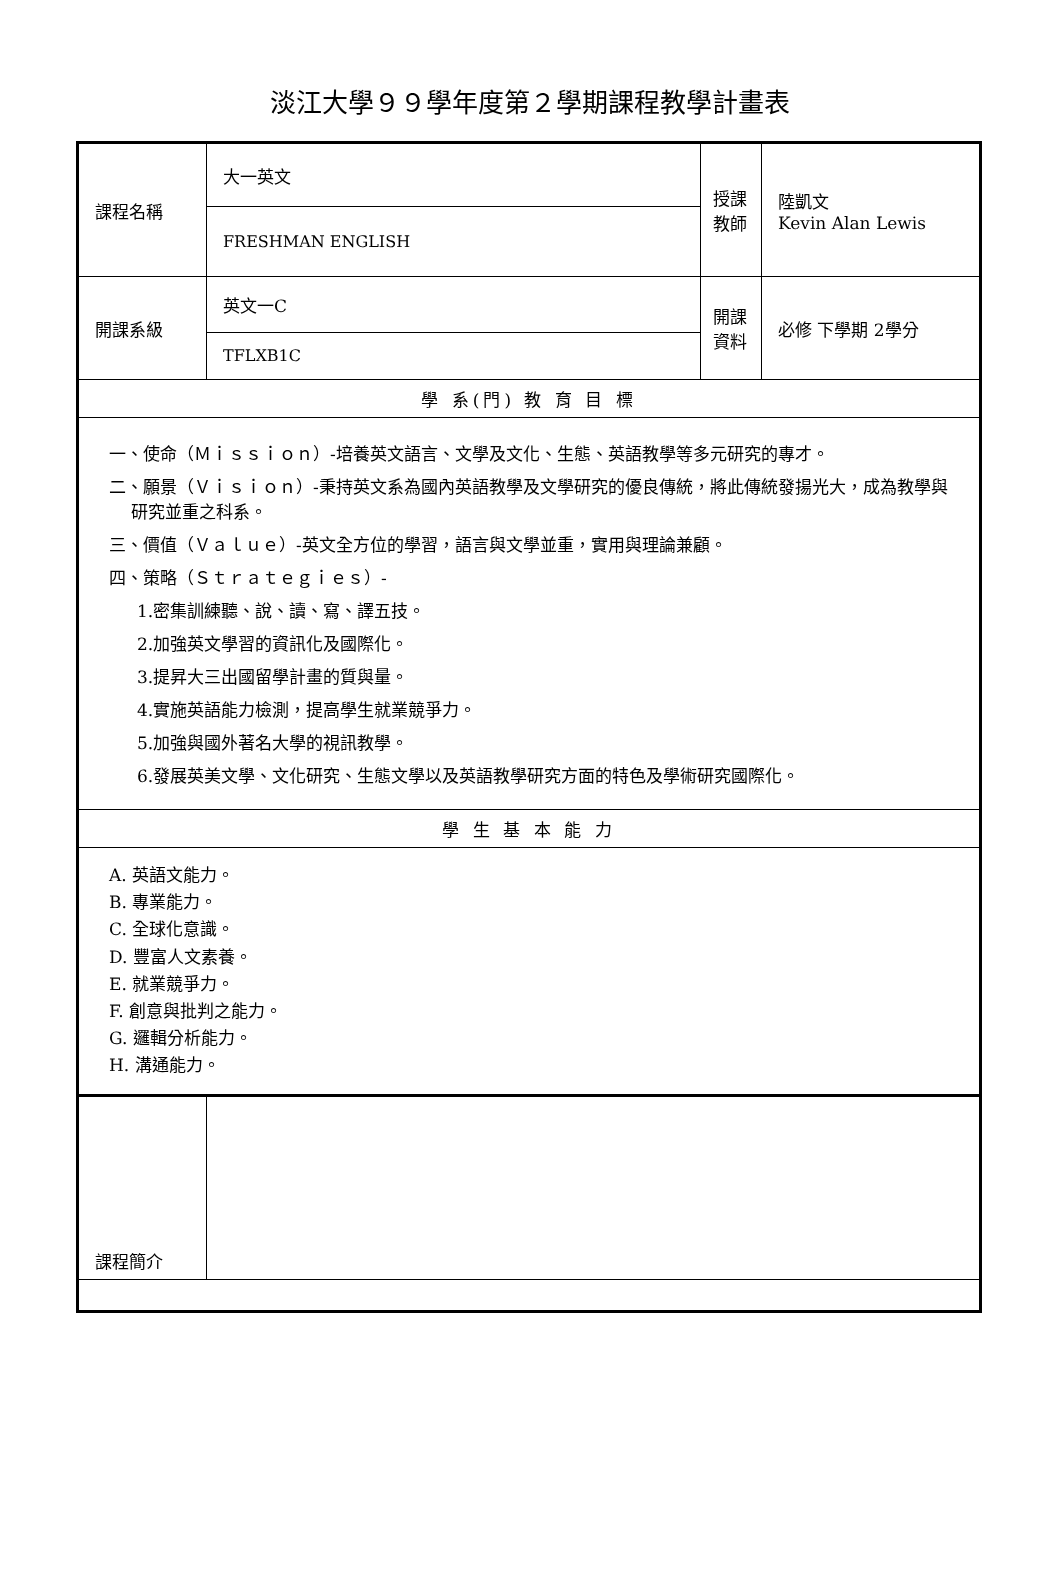淡江大學９９學年度第２學期課程教學計畫表
| 課程名稱 | 大一英文 | 授課教師 | 陸凱文 Kevin Alan Lewis |
| | FRESHMAN ENGLISH | | |
| 開課系級 | 英文一C | 開課資料 | 必修 下學期 2學分 |
| | TFLXB1C | | |
| 學 系(門) 教 育 目 標 | | | |
| 一、使命（Ｍｉｓｓｉｏｎ）-培養英文語言、文學及文化、生態、英語教學等多元研究的專才。 二、願景（Ｖｉｓｉｏｎ）-秉持英文系為國內英語教學及文學研究的優良傳統，將此傳統發揚光大，成為教學與研究並重之科系。 三、價值（Ｖａｌｕｅ）-英文全方位的學習，語言與文學並重，實用與理論兼顧。 四、策略（Ｓｔｒａｔｅｇｉｅｓ）- 1.密集訓練聽、說、讀、寫、譯五技。 2.加強英文學習的資訊化及國際化。 3.提昇大三出國留學計畫的質與量。 4.實施英語能力檢測，提高學生就業競爭力。 5.加強與國外著名大學的視訊教學。 6.發展英美文學、文化研究、生態文學以及英語教學研究方面的特色及學術研究國際化。 | | | |
| 學 生 基 本 能 力 | | | |
| A. 英語文能力。 B. 專業能力。 C. 全球化意識。 D. 豐富人文素養。 E. 就業競爭力。 F. 創意與批判之能力。 G. 邏輯分析能力。 H. 溝通能力。 | | | |
| 課程簡介 | | | |